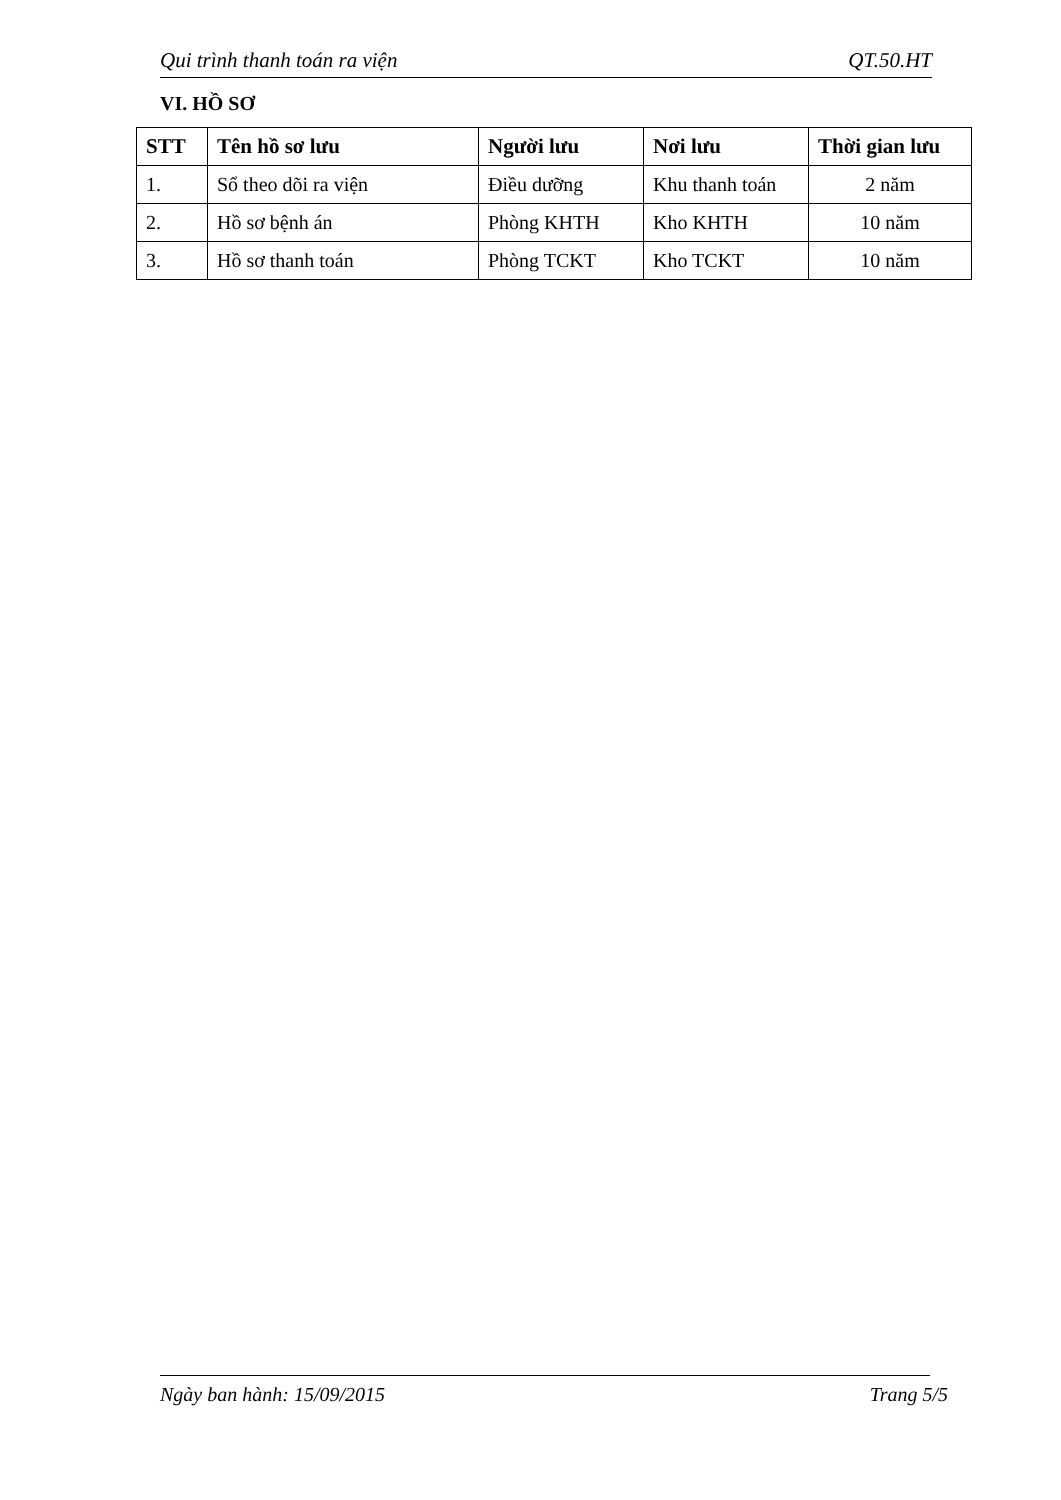Qui trình thanh toán ra viện QT.50.HT
VI. HỒ SƠ
| STT | Tên hồ sơ lưu | Người lưu | Nơi lưu | Thời gian lưu |
| --- | --- | --- | --- | --- |
| 1. | Sổ theo dõi ra viện | Điều dưỡng | Khu thanh toán | 2 năm |
| 2. | Hồ sơ bệnh án | Phòng KHTH | Kho KHTH | 10 năm |
| 3. | Hồ sơ thanh toán | Phòng TCKT | Kho TCKT | 10 năm |
Ngày ban hành: 15/09/2015 Trang 5/5